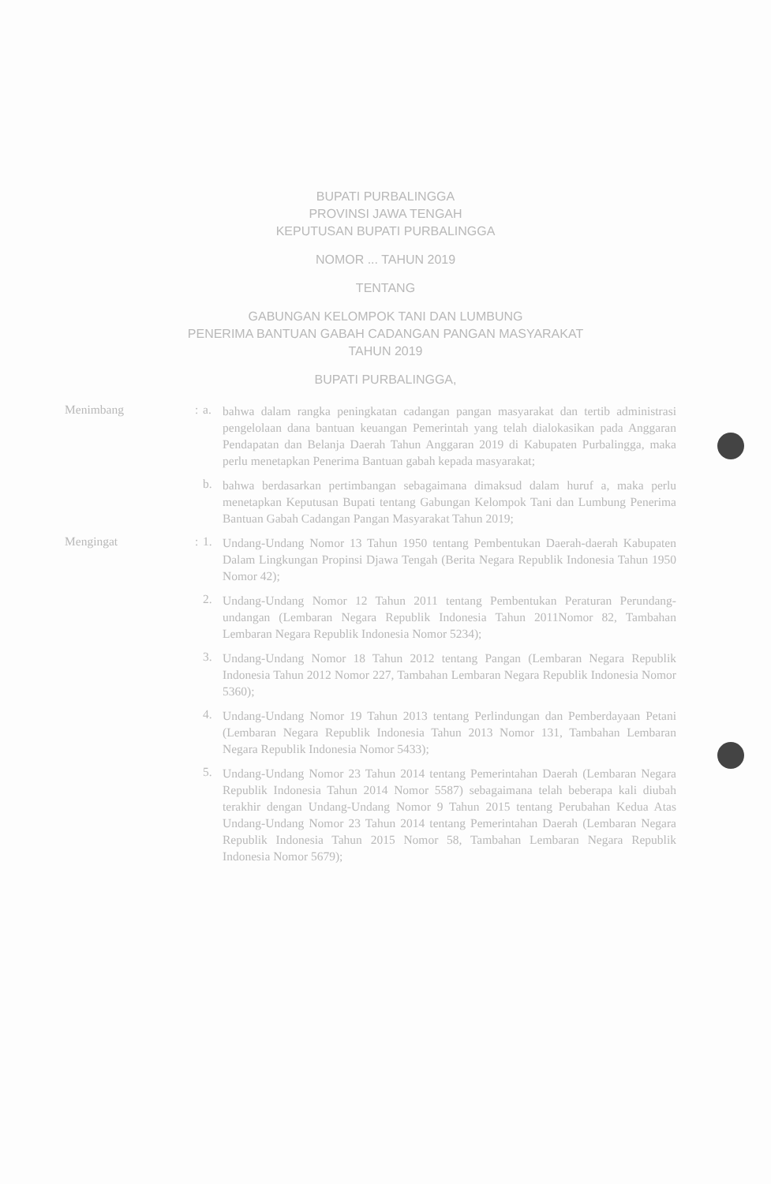BUPATI PURBALINGGA
PROVINSI JAWA TENGAH
KEPUTUSAN BUPATI PURBALINGGA
NOMOR ... TAHUN 2019
TENTANG
GABUNGAN KELOMPOK TANI DAN LUMBUNG
PENERIMA BANTUAN GABAH CADANGAN PANGAN MASYARAKAT
TAHUN 2019
BUPATI PURBALINGGA,
Menimbang : a.
bahwa dalam rangka peningkatan cadangan pangan masyarakat dan tertib administrasi pengelolaan dana bantuan keuangan Pemerintah yang telah dialokasikan pada Anggaran Pendapatan dan Belanja Daerah Tahun Anggaran 2019 di Kabupaten Purbalingga, maka perlu menetapkan Penerima Bantuan gabah kepada masyarakat;
b.
bahwa berdasarkan pertimbangan sebagaimana dimaksud dalam huruf a, maka perlu menetapkan Keputusan Bupati tentang Gabungan Kelompok Tani dan Lumbung Penerima Bantuan Gabah Cadangan Pangan Masyarakat Tahun 2019;
Mengingat : 1.
Undang-Undang Nomor 13 Tahun 1950 tentang Pembentukan Daerah-daerah Kabupaten Dalam Lingkungan Propinsi Djawa Tengah (Berita Negara Republik Indonesia Tahun 1950 Nomor 42);
2.
Undang-Undang Nomor 12 Tahun 2011 tentang Pembentukan Peraturan Perundang-undangan (Lembaran Negara Republik Indonesia Tahun 2011Nomor 82, Tambahan Lembaran Negara Republik Indonesia Nomor 5234);
3.
Undang-Undang Nomor 18 Tahun 2012 tentang Pangan (Lembaran Negara Republik Indonesia Tahun 2012 Nomor 227, Tambahan Lembaran Negara Republik Indonesia Nomor 5360);
4.
Undang-Undang Nomor 19 Tahun 2013 tentang Perlindungan dan Pemberdayaan Petani (Lembaran Negara Republik Indonesia Tahun 2013 Nomor 131, Tambahan Lembaran Negara Republik Indonesia Nomor 5433);
5.
Undang-Undang Nomor 23 Tahun 2014 tentang Pemerintahan Daerah (Lembaran Negara Republik Indonesia Tahun 2014 Nomor 5587) sebagaimana telah beberapa kali diubah terakhir dengan Undang-Undang Nomor 9 Tahun 2015 tentang Perubahan Kedua Atas Undang-Undang Nomor 23 Tahun 2014 tentang Pemerintahan Daerah (Lembaran Negara Republik Indonesia Tahun 2015 Nomor 58, Tambahan Lembaran Negara Republik Indonesia Nomor 5679);